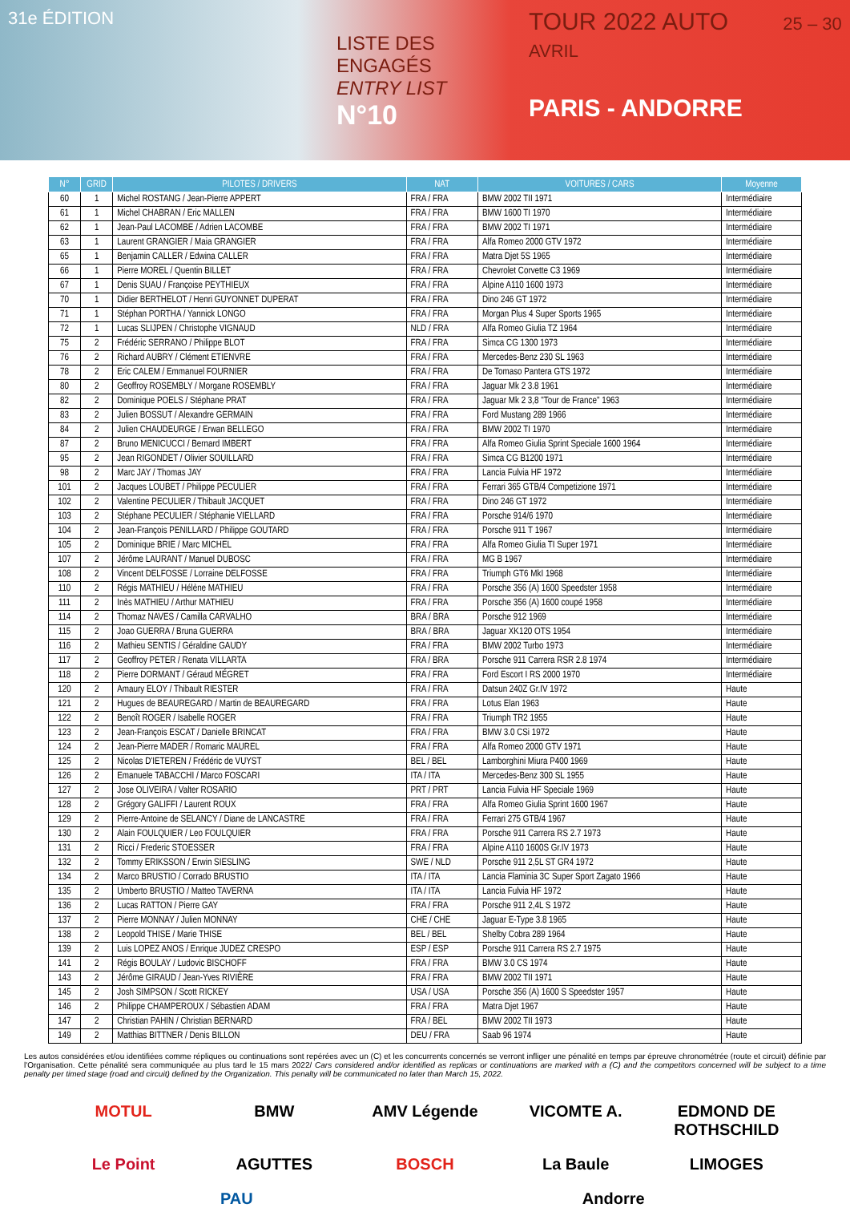31e ÉDITION
LISTE DES ENGAGÉS
ENTRY LIST
N°10
TOUR 2022 AUTO 25 – 30 AVRIL
PARIS - ANDORRE
| N° | GRID | PILOTES / DRIVERS | NAT | VOITURES / CARS | Moyenne |
| --- | --- | --- | --- | --- | --- |
| 60 | 1 | Michel ROSTANG / Jean-Pierre APPERT | FRA / FRA | BMW 2002 TII 1971 | Intermédiaire |
| 61 | 1 | Michel CHABRAN / Eric MALLEN | FRA / FRA | BMW 1600 TI 1970 | Intermédiaire |
| 62 | 1 | Jean-Paul LACOMBE / Adrien LACOMBE | FRA / FRA | BMW 2002 TI 1971 | Intermédiaire |
| 63 | 1 | Laurent GRANGIER / Maia GRANGIER | FRA / FRA | Alfa Romeo 2000 GTV 1972 | Intermédiaire |
| 65 | 1 | Benjamin CALLER / Edwina CALLER | FRA / FRA | Matra Djet 5S 1965 | Intermédiaire |
| 66 | 1 | Pierre MOREL / Quentin BILLET | FRA / FRA | Chevrolet Corvette C3 1969 | Intermédiaire |
| 67 | 1 | Denis SUAU / Françoise PEYTHIEUX | FRA / FRA | Alpine A110 1600 1973 | Intermédiaire |
| 70 | 1 | Didier BERTHELOT / Henri GUYONNET DUPERAT | FRA / FRA | Dino 246 GT 1972 | Intermédiaire |
| 71 | 1 | Stéphan PORTHA / Yannick LONGO | FRA / FRA | Morgan Plus 4 Super Sports 1965 | Intermédiaire |
| 72 | 1 | Lucas SLIJPEN / Christophe VIGNAUD | NLD / FRA | Alfa Romeo Giulia TZ 1964 | Intermédiaire |
| 75 | 2 | Frédéric SERRANO / Philippe BLOT | FRA / FRA | Simca CG 1300 1973 | Intermédiaire |
| 76 | 2 | Richard AUBRY / Clément ETIENVRE | FRA / FRA | Mercedes-Benz 230 SL 1963 | Intermédiaire |
| 78 | 2 | Eric CALEM / Emmanuel FOURNIER | FRA / FRA | De Tomaso Pantera GTS 1972 | Intermédiaire |
| 80 | 2 | Geoffroy ROSEMBLY / Morgane ROSEMBLY | FRA / FRA | Jaguar Mk 2 3.8 1961 | Intermédiaire |
| 82 | 2 | Dominique POELS / Stéphane PRAT | FRA / FRA | Jaguar Mk 2 3,8 "Tour de France" 1963 | Intermédiaire |
| 83 | 2 | Julien BOSSUT / Alexandre GERMAIN | FRA / FRA | Ford Mustang 289 1966 | Intermédiaire |
| 84 | 2 | Julien CHAUDEURGE / Erwan BELLEGO | FRA / FRA | BMW 2002 TI 1970 | Intermédiaire |
| 87 | 2 | Bruno MENICUCCI / Bernard IMBERT | FRA / FRA | Alfa Romeo Giulia Sprint Speciale 1600 1964 | Intermédiaire |
| 95 | 2 | Jean RIGONDET / Olivier SOUILLARD | FRA / FRA | Simca CG B1200 1971 | Intermédiaire |
| 98 | 2 | Marc JAY / Thomas JAY | FRA / FRA | Lancia Fulvia HF 1972 | Intermédiaire |
| 101 | 2 | Jacques LOUBET / Philippe PECULIER | FRA / FRA | Ferrari 365 GTB/4 Competizione 1971 | Intermédiaire |
| 102 | 2 | Valentine PECULIER / Thibault JACQUET | FRA / FRA | Dino 246 GT 1972 | Intermédiaire |
| 103 | 2 | Stéphane PECULIER / Stéphanie VIELLARD | FRA / FRA | Porsche 914/6 1970 | Intermédiaire |
| 104 | 2 | Jean-François PENILLARD / Philippe GOUTARD | FRA / FRA | Porsche 911 T 1967 | Intermédiaire |
| 105 | 2 | Dominique BRIE / Marc MICHEL | FRA / FRA | Alfa Romeo Giulia TI Super 1971 | Intermédiaire |
| 107 | 2 | Jérôme LAURANT / Manuel DUBOSC | FRA / FRA | MG B 1967 | Intermédiaire |
| 108 | 2 | Vincent DELFOSSE / Lorraine DELFOSSE | FRA / FRA | Triumph GT6 MkI 1968 | Intermédiaire |
| 110 | 2 | Régis MATHIEU / Hélène MATHIEU | FRA / FRA | Porsche 356 (A) 1600 Speedster 1958 | Intermédiaire |
| 111 | 2 | Inès MATHIEU / Arthur MATHIEU | FRA / FRA | Porsche 356 (A) 1600 coupé 1958 | Intermédiaire |
| 114 | 2 | Thomaz NAVES / Camilla CARVALHO | BRA / BRA | Porsche 912 1969 | Intermédiaire |
| 115 | 2 | Joao GUERRA / Bruna GUERRA | BRA / BRA | Jaguar XK120 OTS 1954 | Intermédiaire |
| 116 | 2 | Mathieu SENTIS / Géraldine GAUDY | FRA / FRA | BMW 2002 Turbo 1973 | Intermédiaire |
| 117 | 2 | Geoffroy PETER / Renata VILLARTA | FRA / BRA | Porsche 911 Carrera RSR 2.8 1974 | Intermédiaire |
| 118 | 2 | Pierre DORMANT / Géraud MÉGRET | FRA / FRA | Ford Escort I RS 2000 1970 | Intermédiaire |
| 120 | 2 | Amaury ELOY / Thibault RIESTER | FRA / FRA | Datsun 240Z Gr.IV 1972 | Haute |
| 121 | 2 | Hugues de BEAUREGARD / Martin de BEAUREGARD | FRA / FRA | Lotus Elan 1963 | Haute |
| 122 | 2 | Benoît ROGER / Isabelle ROGER | FRA / FRA | Triumph TR2 1955 | Haute |
| 123 | 2 | Jean-François ESCAT / Danielle BRINCAT | FRA / FRA | BMW 3.0 CSi 1972 | Haute |
| 124 | 2 | Jean-Pierre MADER / Romaric MAUREL | FRA / FRA | Alfa Romeo 2000 GTV 1971 | Haute |
| 125 | 2 | Nicolas D'IETEREN / Frédéric de VUYST | BEL / BEL | Lamborghini Miura P400 1969 | Haute |
| 126 | 2 | Emanuele TABACCHI / Marco FOSCARI | ITA / ITA | Mercedes-Benz 300 SL 1955 | Haute |
| 127 | 2 | Jose OLIVEIRA / Valter ROSARIO | PRT / PRT | Lancia Fulvia HF Speciale 1969 | Haute |
| 128 | 2 | Grégory GALIFFI / Laurent ROUX | FRA / FRA | Alfa Romeo Giulia Sprint 1600 1967 | Haute |
| 129 | 2 | Pierre-Antoine de SELANCY / Diane de LANCASTRE | FRA / FRA | Ferrari 275 GTB/4 1967 | Haute |
| 130 | 2 | Alain FOULQUIER / Leo FOULQUIER | FRA / FRA | Porsche 911 Carrera RS 2.7 1973 | Haute |
| 131 | 2 | Ricci / Frederic STOESSER | FRA / FRA | Alpine A110 1600S Gr.IV 1973 | Haute |
| 132 | 2 | Tommy ERIKSSON / Erwin SIESLING | SWE / NLD | Porsche 911 2,5L ST GR4 1972 | Haute |
| 134 | 2 | Marco BRUSTIO / Corrado BRUSTIO | ITA / ITA | Lancia Flaminia 3C Super Sport Zagato 1966 | Haute |
| 135 | 2 | Umberto BRUSTIO / Matteo TAVERNA | ITA / ITA | Lancia Fulvia HF 1972 | Haute |
| 136 | 2 | Lucas RATTON / Pierre GAY | FRA / FRA | Porsche 911 2,4L S 1972 | Haute |
| 137 | 2 | Pierre MONNAY / Julien MONNAY | CHE / CHE | Jaguar E-Type 3.8 1965 | Haute |
| 138 | 2 | Leopold THISE / Marie THISE | BEL / BEL | Shelby Cobra 289 1964 | Haute |
| 139 | 2 | Luis LOPEZ ANOS / Enrique JUDEZ CRESPO | ESP / ESP | Porsche 911 Carrera RS 2.7 1975 | Haute |
| 141 | 2 | Régis BOULAY / Ludovic BISCHOFF | FRA / FRA | BMW 3.0 CS 1974 | Haute |
| 143 | 2 | Jérôme GIRAUD / Jean-Yves RIVIÈRE | FRA / FRA | BMW 2002 TII 1971 | Haute |
| 145 | 2 | Josh SIMPSON / Scott RICKEY | USA / USA | Porsche 356 (A) 1600 S Speedster 1957 | Haute |
| 146 | 2 | Philippe CHAMPEROUX / Sébastien ADAM | FRA / FRA | Matra Djet 1967 | Haute |
| 147 | 2 | Christian PAHIN / Christian BERNARD | FRA / BEL | BMW 2002 TII 1973 | Haute |
| 149 | 2 | Matthias BITTNER / Denis BILLON | DEU / FRA | Saab 96 1974 | Haute |
Les autos considérées et/ou identifiées comme répliques ou continuations sont repérées avec un (C) et les concurrents concernés se verront infliger une pénalité en temps par épreuve chronométrée (route et circuit) définie par l'Organisation. Cette pénalité sera communiquée au plus tard le 15 mars 2022/ Cars considered and/or identified as replicas or continuations are marked with a (C) and the competitors concerned will be subject to a time penalty per timed stage (road and circuit) defined by the Organization. This penalty will be communicated no later than March 15, 2022.
MOTUL BMW AMV Légende VICOMTE A. EDMOND DE ROTHSCHILD Le Point AGUTTES BOSCH La Baule LIMOGES PAU Andorre